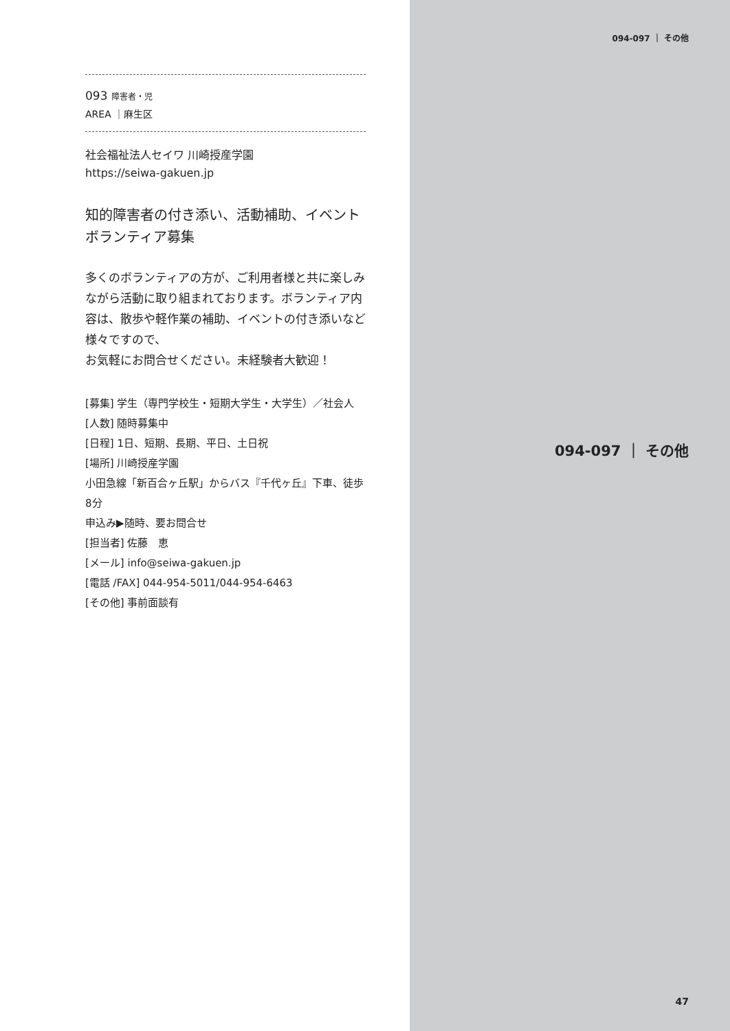093 障害者・児
AREA ｜麻生区
社会福祉法人セイワ 川崎授産学園
https://seiwa-gakuen.jp
知的障害者の付き添い、活動補助、イベントボランティア募集
多くのボランティアの方が、ご利用者様と共に楽しみながら活動に取り組まれております。ボランティア内容は、散歩や軽作業の補助、イベントの付き添いなど様々ですので、
お気軽にお問合せください。未経験者大歓迎！
[募集] 学生（専門学校生・短期大学生・大学生）／社会人
[人数] 随時募集中
[日程] 1日、短期、長期、平日、土日祝
[場所] 川崎授産学園
小田急線「新百合ヶ丘駅」からバス『千代ヶ丘』下車、徒歩8分
申込み▶随時、要お問合せ
[担当者] 佐藤　恵
[メール] info@seiwa-gakuen.jp
[電話 /FAX] 044-954-5011/044-954-6463
[その他] 事前面談有
094-097 ｜ その他
094-097 ｜ その他
47